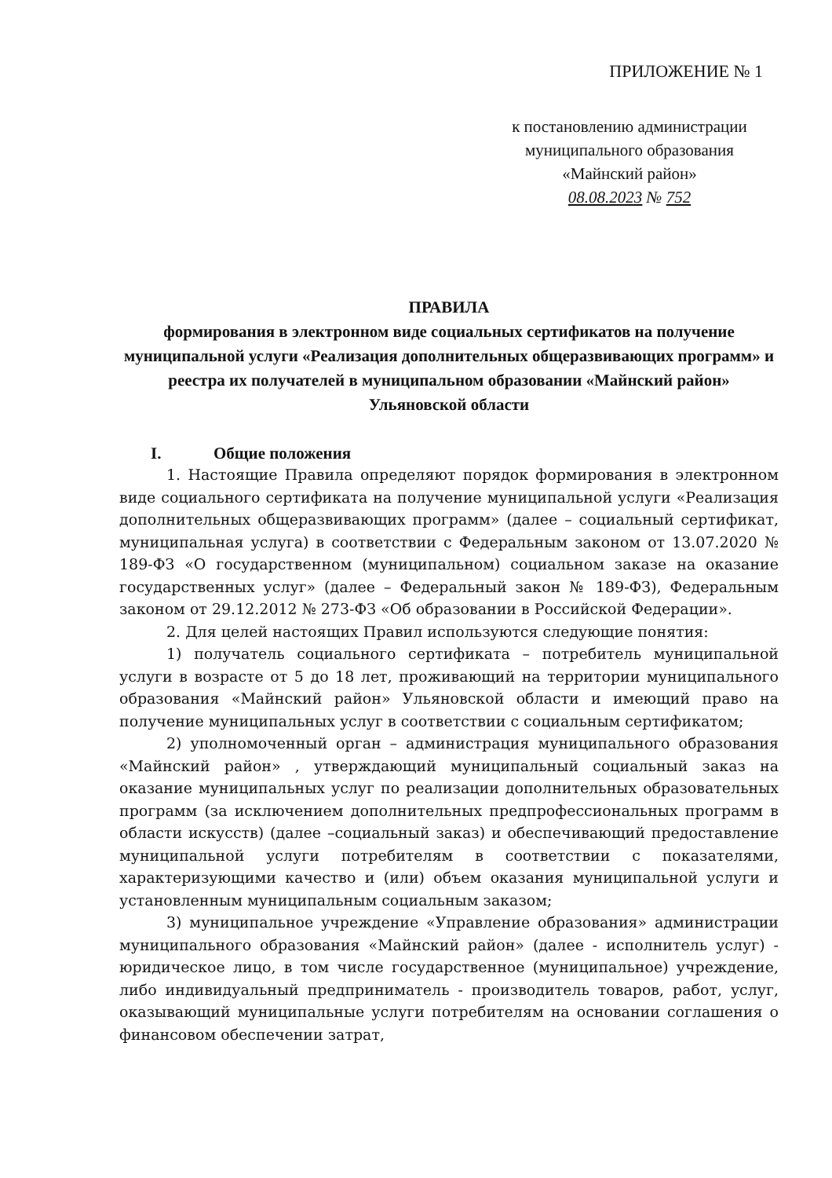ПРИЛОЖЕНИЕ № 1
к постановлению администрации
муниципального образования
«Майнский район»
08.08.2023 № 752
ПРАВИЛА
формирования в электронном виде социальных сертификатов на получение муниципальной услуги «Реализация дополнительных общеразвивающих программ» и реестра их получателей в муниципальном образовании «Майнский район» Ульяновской области
I. Общие положения
1. Настоящие Правила определяют порядок формирования в электронном виде социального сертификата на получение муниципальной услуги «Реализация дополнительных общеразвивающих программ» (далее – социальный сертификат, муниципальная услуга) в соответствии с Федеральным законом от 13.07.2020 № 189-ФЗ «О государственном (муниципальном) социальном заказе на оказание государственных услуг» (далее – Федеральный закон № 189-ФЗ), Федеральным законом от 29.12.2012 № 273-ФЗ «Об образовании в Российской Федерации».
2. Для целей настоящих Правил используются следующие понятия:
1) получатель социального сертификата – потребитель муниципальной услуги в возрасте от 5 до 18 лет, проживающий на территории муниципального образования «Майнский район» Ульяновской области и имеющий право на получение муниципальных услуг в соответствии с социальным сертификатом;
2) уполномоченный орган – администрация муниципального образования «Майнский район» , утверждающий муниципальный социальный заказ на оказание муниципальных услуг по реализации дополнительных образовательных программ (за исключением дополнительных предпрофессиональных программ в области искусств) (далее –социальный заказ) и обеспечивающий предоставление муниципальной услуги потребителям в соответствии с показателями, характеризующими качество и (или) объем оказания муниципальной услуги и установленным муниципальным социальным заказом;
3) муниципальное учреждение «Управление образования» администрации муниципального образования «Майнский район» (далее - исполнитель услуг) - юридическое лицо, в том числе государственное (муниципальное) учреждение, либо индивидуальный предприниматель - производитель товаров, работ, услуг, оказывающий муниципальные услуги потребителям на основании соглашения о финансовом обеспечении затрат,